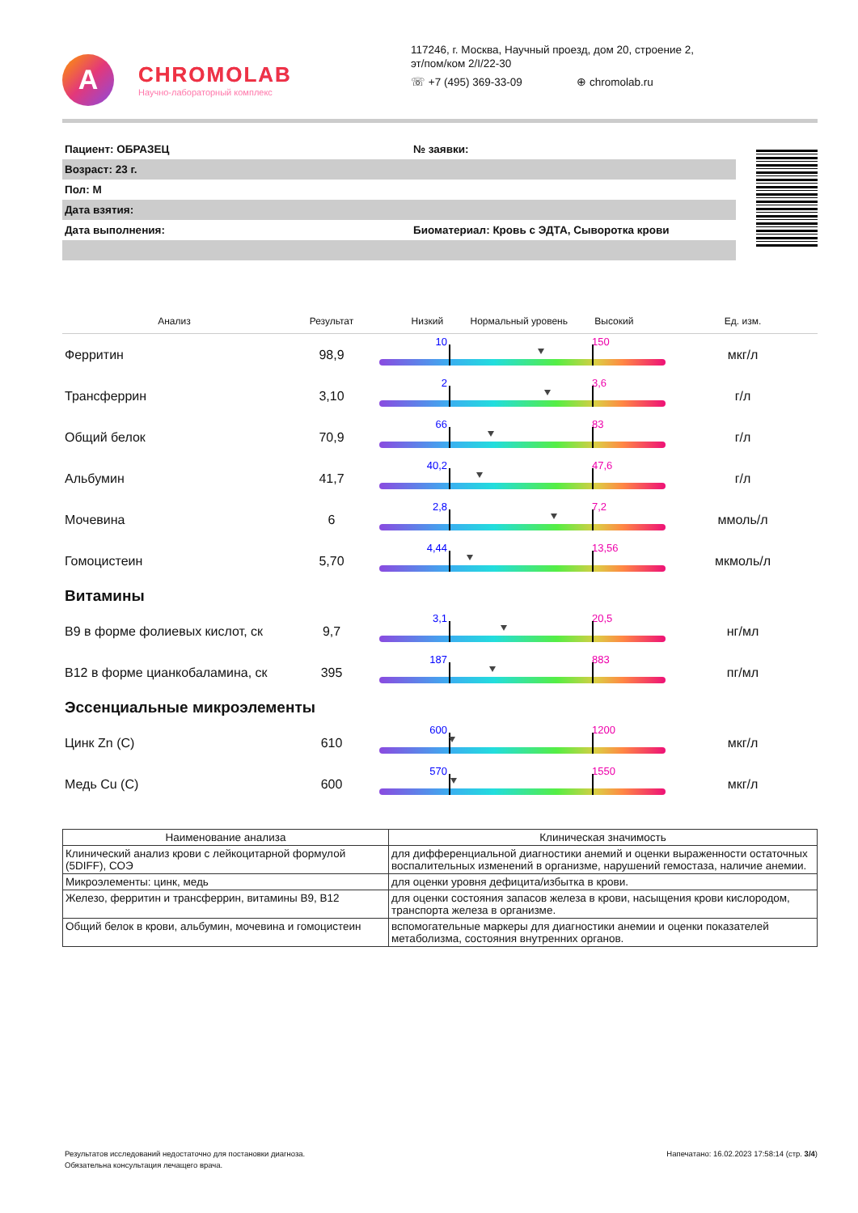A
CHROMOLAB
Научно-лабораторный комплекс
117246, г. Москва, Научный проезд, дом 20, строение 2,
эт/пом/ком 2/I/22-30
☏ +7 (495) 369-33-09 ⊕ chromolab.ru
| Пациент: ОБРАЗЕЦ | № заявки: |
| Возраст: 23 г. | |
| Пол: М | |
| Дата взятия: | |
| Дата выполнения: | Биоматериал: Кровь с ЭДТА, Сыворотка крови |
| Анализ | Результат | Низкий Нормальный уровень Высокий | Ед. изм. |
| --- | --- | --- | --- |
| Ферритин | 98,9 | 10 150 | мкг/л |
| Трансферрин | 3,10 | 2 3,6 | г/л |
| Общий белок | 70,9 | 66 83 | г/л |
| Альбумин | 41,7 | 40,2 47,6 | г/л |
| Мочевина | 6 | 2,8 7,2 | ммоль/л |
| Гомоцистеин | 5,70 | 4,44 13,56 | мкмоль/л |
| Витамины | | | |
| B9 в форме фолиевых кислот, ск | 9,7 | 3,1 20,5 | нг/мл |
| B12 в форме цианкобаламина, ск | 395 | 187 883 | пг/мл |
| Эссенциальные микроэлементы | | | |
| Цинк Zn (C) | 610 | 600 1200 | мкг/л |
| Медь Cu (C) | 600 | 570 1550 | мкг/л |
| Наименование анализа | Клиническая значимость |
| --- | --- |
| Клинический анализ крови с лейкоцитарной формулой (5DIFF), СОЭ | для дифференциальной диагностики анемий и оценки выраженности остаточных воспалительных изменений в организме, нарушений гемостаза, наличие анемии. |
| Микроэлементы: цинк, медь | для оценки уровня дефицита/избытка в крови. |
| Железо, ферритин и трансферрин, витамины В9, В12 | для оценки состояния запасов железа в крови, насыщения крови кислородом, транспорта железа в организме. |
| Общий белок в крови, альбумин, мочевина и гомоцистеин | вспомогательные маркеры для диагностики анемии и оценки показателей метаболизма, состояния внутренних органов. |
Результатов исследований недостаточно для постановки диагноза.
Обязательна консультация лечащего врача.
Напечатано: 16.02.2023 17:58:14 (стр. 3/4)